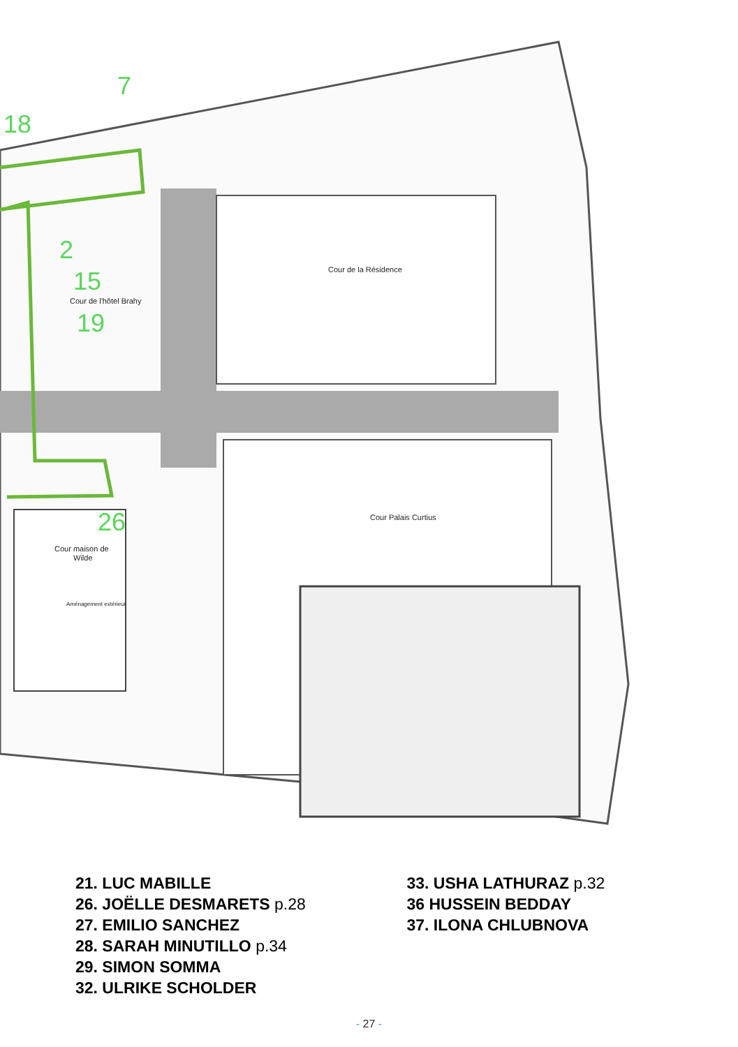7
18
2
15
19
26
Cour de la Résidence
Cour de l'hôtel Brahy
Cour Palais Curtius
Cour maison de
Wilde
Aménagement extérieur
21. LUC MABILLE
26. JOËLLE DESMARETS p.28
27. EMILIO SANCHEZ
28. SARAH MINUTILLO p.34
29. SIMON SOMMA
32. ULRIKE SCHOLDER
33. USHA LATHURAZ p.32
36 HUSSEIN BEDDAY
37. ILONA CHLUBNOVA
- 27 -